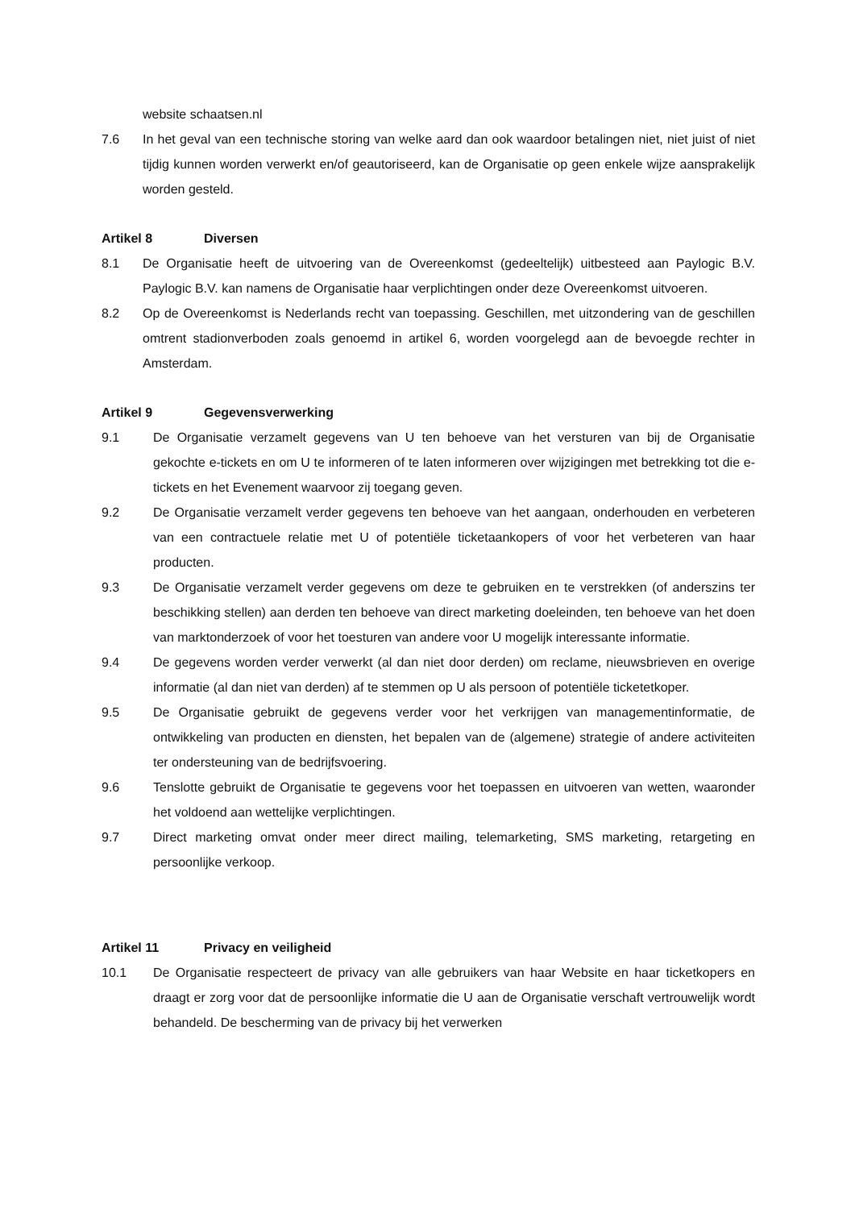website schaatsen.nl
7.6 In het geval van een technische storing van welke aard dan ook waardoor betalingen niet, niet juist of niet tijdig kunnen worden verwerkt en/of geautoriseerd, kan de Organisatie op geen enkele wijze aansprakelijk worden gesteld.
Artikel 8 Diversen
8.1 De Organisatie heeft de uitvoering van de Overeenkomst (gedeeltelijk) uitbesteed aan Paylogic B.V. Paylogic B.V. kan namens de Organisatie haar verplichtingen onder deze Overeenkomst uitvoeren.
8.2 Op de Overeenkomst is Nederlands recht van toepassing. Geschillen, met uitzondering van de geschillen omtrent stadionverboden zoals genoemd in artikel 6, worden voorgelegd aan de bevoegde rechter in Amsterdam.
Artikel 9 Gegevensverwerking
9.1 De Organisatie verzamelt gegevens van U ten behoeve van het versturen van bij de Organisatie gekochte e-tickets en om U te informeren of te laten informeren over wijzigingen met betrekking tot die e-tickets en het Evenement waarvoor zij toegang geven.
9.2 De Organisatie verzamelt verder gegevens ten behoeve van het aangaan, onderhouden en verbeteren van een contractuele relatie met U of potentiële ticketaankopers of voor het verbeteren van haar producten.
9.3 De Organisatie verzamelt verder gegevens om deze te gebruiken en te verstrekken (of anderszins ter beschikking stellen) aan derden ten behoeve van direct marketing doeleinden, ten behoeve van het doen van marktonderzoek of voor het toesturen van andere voor U mogelijk interessante informatie.
9.4 De gegevens worden verder verwerkt (al dan niet door derden) om reclame, nieuwsbrieven en overige informatie (al dan niet van derden) af te stemmen op U als persoon of potentiële ticketetkoper.
9.5 De Organisatie gebruikt de gegevens verder voor het verkrijgen van managementinformatie, de ontwikkeling van producten en diensten, het bepalen van de (algemene) strategie of andere activiteiten ter ondersteuning van de bedrijfsvoering.
9.6 Tenslotte gebruikt de Organisatie te gegevens voor het toepassen en uitvoeren van wetten, waaronder het voldoend aan wettelijke verplichtingen.
9.7 Direct marketing omvat onder meer direct mailing, telemarketing, SMS marketing, retargeting en persoonlijke verkoop.
Artikel 11 Privacy en veiligheid
10.1 De Organisatie respecteert de privacy van alle gebruikers van haar Website en haar ticketkopers en draagt er zorg voor dat de persoonlijke informatie die U aan de Organisatie verschaft vertrouwelijk wordt behandeld. De bescherming van de privacy bij het verwerken